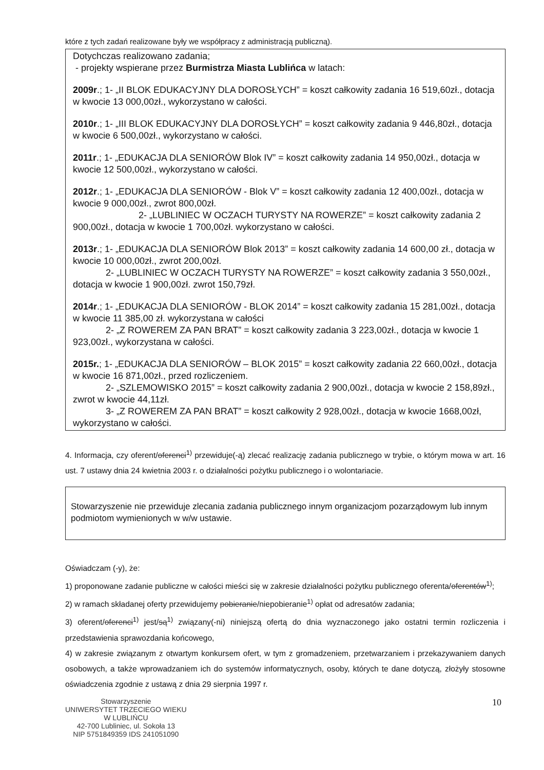które z tych zadań realizowane były we współpracy z administracją publiczną).
Dotychczas realizowano zadania;
- projekty wspierane przez Burmistrza Miasta Lublińca w latach:
2009r.; 1- „II BLOK EDUKACYJNY DLA DOROSŁYCH” = koszt całkowity zadania 16 519,60zł., dotacja w kwocie 13 000,00zł., wykorzystano w całości.
2010r.; 1- „III BLOK EDUKACYJNY DLA DOROSŁYCH” = koszt całkowity zadania 9 446,80zł., dotacja w kwocie 6 500,00zł., wykorzystano w całości.
2011r.; 1- „EDUKACJA DLA SENIORÓW Blok IV” = koszt całkowity zadania 14 950,00zł., dotacja w kwocie 12 500,00zł., wykorzystano w całości.
2012r.; 1- „EDUKACJA DLA SENIORÓW - Blok V” = koszt całkowity zadania 12 400,00zł., dotacja w kwocie 9 000,00zł., zwrot 800,00zł.
2- „LUBLINIEC W OCZACH TURYSTY NA ROWERZE” = koszt całkowity zadania 2 900,00zł., dotacja w kwocie 1 700,00zł. wykorzystano w całości.
2013r.; 1- „EDUKACJA DLA SENIORÓW Blok 2013” = koszt całkowity zadania 14 600,00 zł., dotacja w kwocie 10 000,00zł., zwrot 200,00zł.
2- „LUBLINIEC W OCZACH TURYSTY NA ROWERZE” = koszt całkowity zadania 3 550,00zł., dotacja w kwocie 1 900,00zł. zwrot 150,79zł.
2014r.; 1- „EDUKACJA DLA SENIORÓW - BLOK 2014” = koszt całkowity zadania 15 281,00zł., dotacja w kwocie 11 385,00 zł. wykorzystana w całości
2- „Z ROWEREM ZA PAN BRAT” = koszt całkowity zadania 3 223,00zł., dotacja w kwocie 1 923,00zł., wykorzystana w całości.
2015r.; 1- „EDUKACJA DLA SENIORÓW – BLOK 2015” = koszt całkowity zadania 22 660,00zł., dotacja w kwocie 16 871,00zł., przed rozliczeniem.
2- „SZLEMOWISKO 2015” = koszt całkowity zadania 2 900,00zł., dotacja w kwocie 2 158,89zł., zwrot w kwocie 44,11zł.
3- „Z ROWEREM ZA PAN BRAT” = koszt całkowity 2 928,00zł., dotacja w kwocie 1668,00zł, wykorzystano w całości.
4. Informacja, czy oferent/oferenci<sup>1)</sup> przewiduje(-ą) zlecać realizację zadania publicznego w trybie, o którym mowa w art. 16 ust. 7 ustawy dnia 24 kwietnia 2003 r. o działalności pożytku publicznego i o wolontariacie.
Stowarzyszenie nie przewiduje zlecania zadania publicznego innym organizacjom pozarządowym lub innym podmiotom wymienionych w w/w ustawie.
Oświadczam (-y), że:
1) proponowane zadanie publiczne w całości mieści się w zakresie działalności pożytku publicznego oferenta/oferentów<sup>1)</sup>;
2) w ramach składanej oferty przewidujemy pobieranie/niepobieranie<sup>1)</sup> opłat od adresatów zadania;
3) oferent/oferenci<sup>1)</sup> jest/są<sup>1)</sup> związany(-ni) niniejszą ofertą do dnia wyznaczonego jako ostatni termin rozliczenia i przedstawienia sprawozdania końcowego,
4) w zakresie związanym z otwartym konkursem ofert, w tym z gromadzeniem, przetwarzaniem i przekazywaniem danych osobowych, a także wprowadzaniem ich do systemów informatycznych, osoby, których te dane dotyczą, złożyły stosowne oświadczenia zgodnie z ustawą z dnia 29 sierpnia 1997 r.
Stowarzyszenie
UNIWERSYTET TRZECIEGO WIEKU
W LUBLIŃCU
42-700 Lubliniec, ul. Sokoła 13
NIP 5751849359 IDS 241051090
10